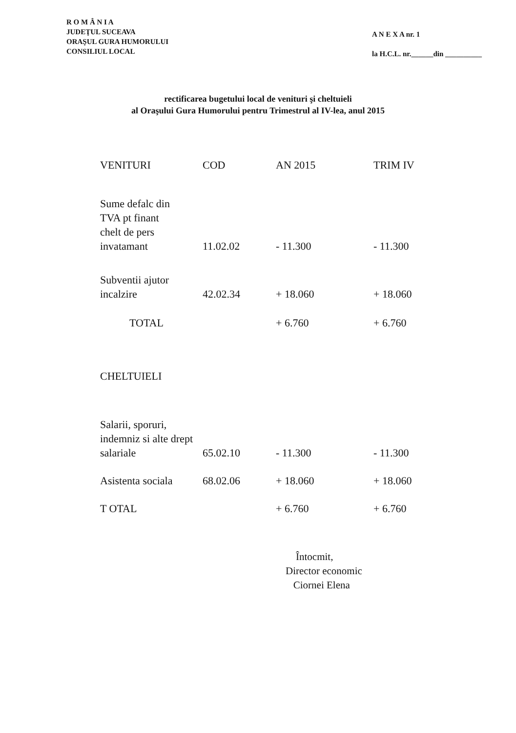R O M Â N I A
JUDEŢUL SUCEAVA
ORAŞUL GURA HUMORULUI
CONSILIUL LOCAL
A N E X A nr. 1
la H.C.L. nr.______din __________
rectificarea bugetului local de venituri şi cheltuieli
al Oraşului Gura Humorului pentru Trimestrul al IV-lea, anul 2015
| VENITURI | COD | AN 2015 | TRIM IV |
| --- | --- | --- | --- |
| Sume defalc din TVA pt finant chelt de pers invatamant | 11.02.02 | - 11.300 | - 11.300 |
| Subventii ajutor incalzire | 42.02.34 | + 18.060 | + 18.060 |
| TOTAL | | + 6.760 | + 6.760 |
| CHELTUIELI | | | |
| Salarii, sporuri, indemniz si alte drept salariale | 65.02.10 | - 11.300 | - 11.300 |
| Asistenta sociala | 68.02.06 | + 18.060 | + 18.060 |
| T OTAL | | + 6.760 | + 6.760 |
Întocmit,
Director economic
Ciornei Elena